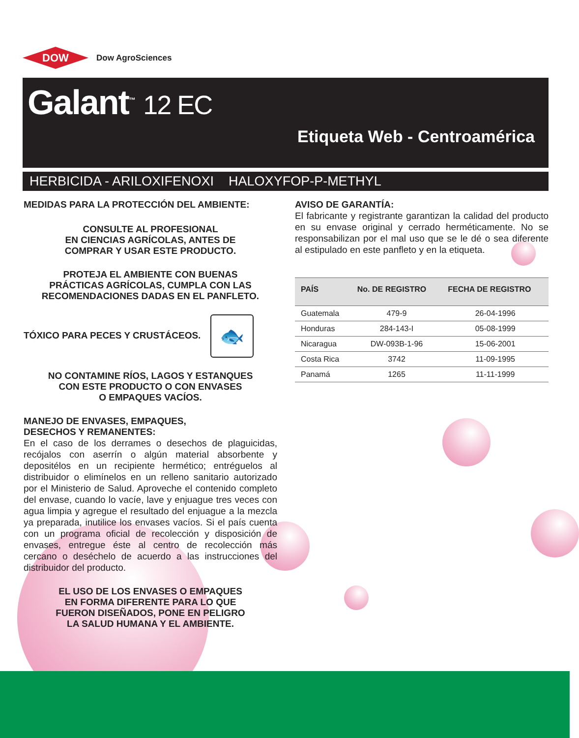DOW
Dow AgroSciences
Galant<sup>™</sup> 12 EC
Etiqueta Web - Centroamérica
HERBICIDA - ARILOXIFENOXI HALOXYFOP-P-METHYL
MEDIDAS PARA LA PROTECCIÓN DEL AMBIENTE:
CONSULTE AL PROFESIONAL
EN CIENCIAS AGRÍCOLAS, ANTES DE
COMPRAR Y USAR ESTE PRODUCTO.
PROTEJA EL AMBIENTE CON BUENAS
PRÁCTICAS AGRÍCOLAS, CUMPLA CON LAS
RECOMENDACIONES DADAS EN EL PANFLETO.
TÓXICO PARA PECES Y CRUSTÁCEOS. 🐟
NO CONTAMINE RÍOS, LAGOS Y ESTANQUES
CON ESTE PRODUCTO O CON ENVASES
O EMPAQUES VACÍOS.
MANEJO DE ENVASES, EMPAQUES,
DESECHOS Y REMANENTES:
En el caso de los derrames o desechos de plaguicidas, recójalos con aserrín o algún material absorbente y depositélos en un recipiente hermético; entréguelos al distribuidor o elimínelos en un relleno sanitario autorizado por el Ministerio de Salud. Aproveche el contenido completo del envase, cuando lo vacíe, lave y enjuague tres veces con agua limpia y agregue el resultado del enjuague a la mezcla ya preparada, inutilice los envases vacíos. Si el país cuenta con un programa oficial de recolección y disposición de envases, entregue éste al centro de recolección más cercano o deséchelo de acuerdo a las instrucciones del distribuidor del producto.
EL USO DE LOS ENVASES O EMPAQUES
EN FORMA DIFERENTE PARA LO QUE
FUERON DISEÑADOS, PONE EN PELIGRO
LA SALUD HUMANA Y EL AMBIENTE.
AVISO DE GARANTÍA:
El fabricante y registrante garantizan la calidad del producto en su envase original y cerrado herméticamente. No se responsabilizan por el mal uso que se le dé o sea diferente al estipulado en este panfleto y en la etiqueta.
| PAÍS | No. DE REGISTRO | FECHA DE REGISTRO |
| --- | --- | --- |
| Guatemala | 479-9 | 26-04-1996 |
| Honduras | 284-143-I | 05-08-1999 |
| Nicaragua | DW-093B-1-96 | 15-06-2001 |
| Costa Rica | 3742 | 11-09-1995 |
| Panamá | 1265 | 11-11-1999 |